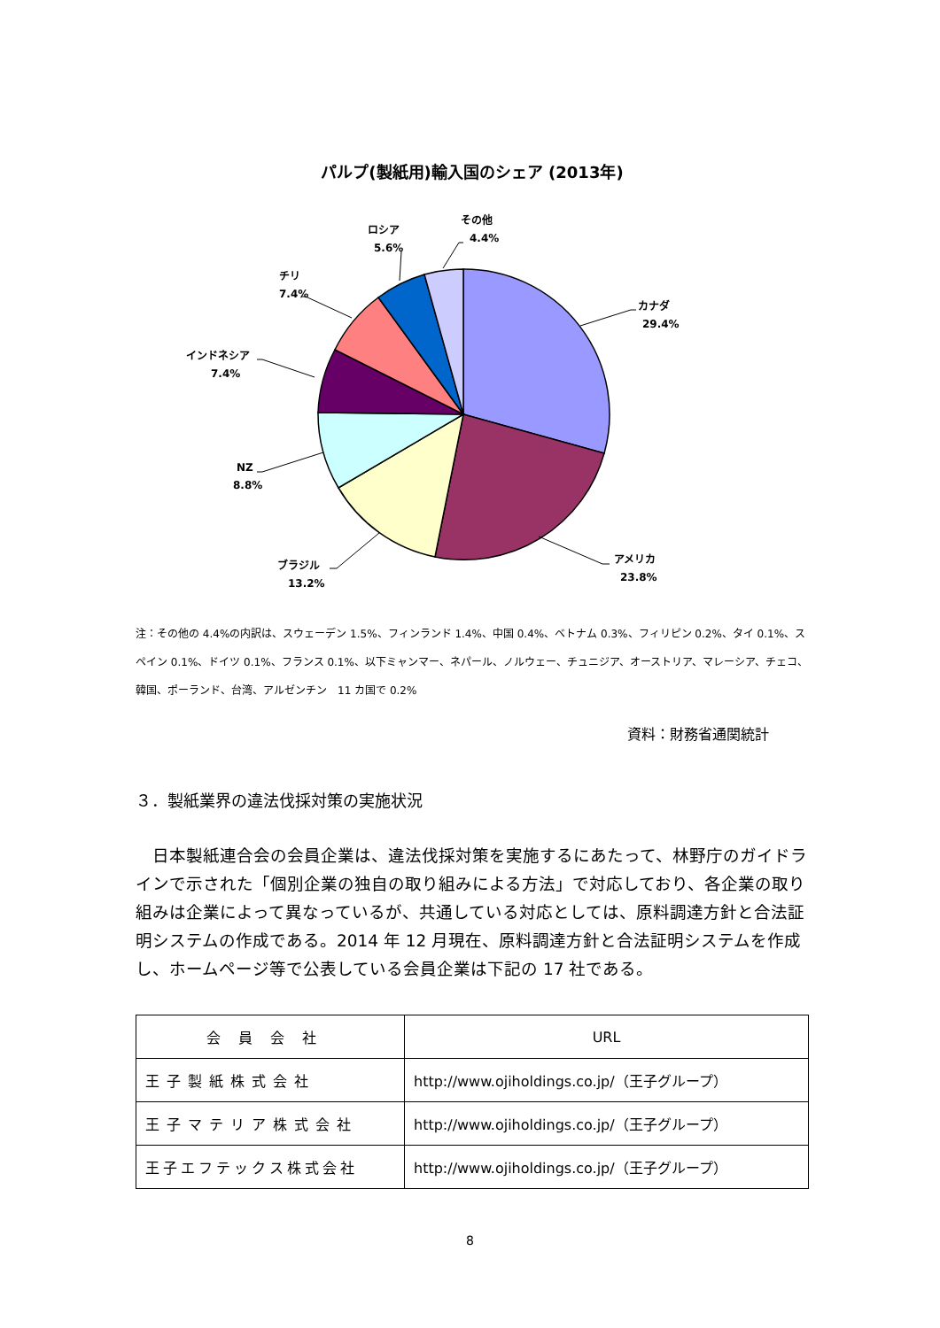パルプ(製紙用)輸入国のシェア (2013年)
カナダ
29.4%
アメリカ
23.8%
ブラジル
13.2%
NZ
8.8%
インドネシア
7.4%
チリ
7.4%
ロシア
5.6%
その他
4.4%
注：その他の 4.4%の内訳は、スウェーデン 1.5%、フィンランド 1.4%、中国 0.4%、ベトナム 0.3%、フィリピン 0.2%、タイ 0.1%、スペイン 0.1%、ドイツ 0.1%、フランス 0.1%、以下ミャンマー、ネパール、ノルウェー、チュニジア、オーストリア、マレーシア、チェコ、韓国、ポーランド、台湾、アルゼンチン　11 カ国で 0.2%
資料：財務省通関統計
３．製紙業界の違法伐採対策の実施状況
日本製紙連合会の会員企業は、違法伐採対策を実施するにあたって、林野庁のガイドラインで示された「個別企業の独自の取り組みによる方法」で対応しており、各企業の取り組みは企業によって異なっているが、共通している対応としては、原料調達方針と合法証明システムの作成である。2014 年 12 月現在、原料調達方針と合法証明システムを作成し、ホームページ等で公表している会員企業は下記の 17 社である。
| 会員会社 | URL |
| --- | --- |
| 王子製紙株式会社 | http://www.ojiholdings.co.jp/（王子グループ） |
| 王子マテリア株式会社 | http://www.ojiholdings.co.jp/（王子グループ） |
| 王子エフテックス株式会社 | http://www.ojiholdings.co.jp/（王子グループ） |
8